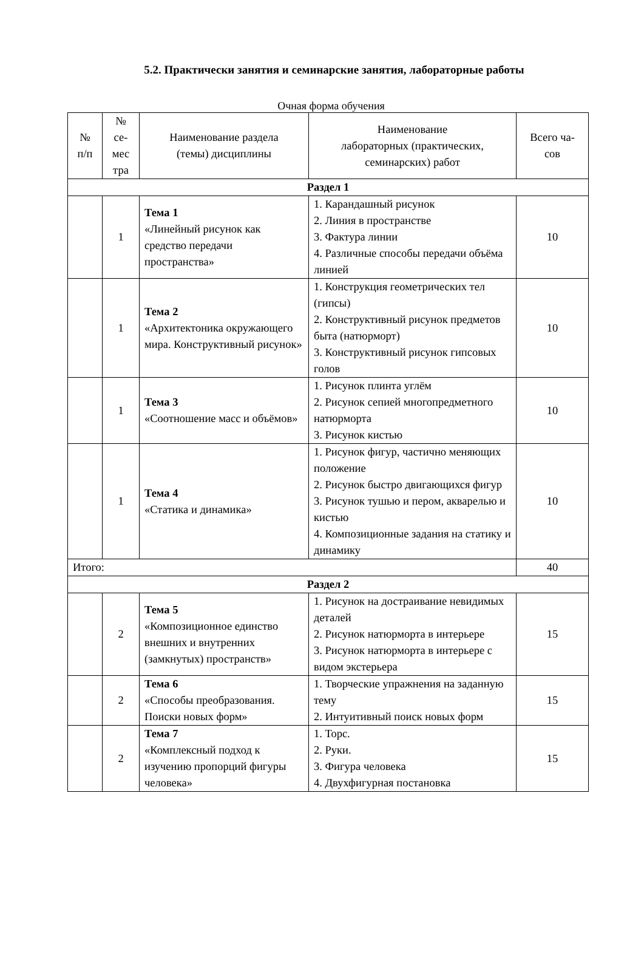5.2. Практически занятия и семинарские занятия, лабораторные работы
Очная форма обучения
| № п/п | № се- мес тра | Наименование раздела (темы) дисциплины | Наименование лабораторных (практических, семинарских) работ | Всего ча- сов |
| --- | --- | --- | --- | --- |
| Раздел 1 | | | | |
| | 1 | Тема 1 «Линейный рисунок как средство передачи пространства» | 1. Карандашный рисунок 2. Линия в пространстве 3. Фактура линии 4. Различные способы передачи объёма линией | 10 |
| | 1 | Тема 2 «Архитектоника окружающего мира. Конструктивный рисунок» | 1. Конструкция геометрических тел (гипсы) 2. Конструктивный рисунок предметов быта (натюрморт) 3. Конструктивный рисунок гипсовых голов | 10 |
| | 1 | Тема 3 «Соотношение масс и объёмов» | 1. Рисунок плинта углём 2. Рисунок сепией многопредметного натюрморта 3. Рисунок кистью | 10 |
| | 1 | Тема 4 «Статика и динамика» | 1. Рисунок фигур, частично меняющих положение 2. Рисунок быстро двигающихся фигур 3. Рисунок тушью и пером, акварелью и кистью 4. Композиционные задания на статику и динамику | 10 |
| Итого: | | | | 40 |
| Раздел 2 | | | | |
| | 2 | Тема 5 «Композиционное единство внешних и внутренних (замкнутых) пространств» | 1. Рисунок на достраивание невидимых деталей 2. Рисунок натюрморта в интерьере 3. Рисунок натюрморта в интерьере с видом экстерьера | 15 |
| | 2 | Тема 6 «Способы преобразования. Поиски новых форм» | 1. Творческие упражнения на заданную тему 2. Интуитивный поиск новых форм | 15 |
| | 2 | Тема 7 «Комплексный подход к изучению пропорций фигуры человека» | 1. Торс. 2. Руки. 3. Фигура человека 4. Двухфигурная постановка | 15 |